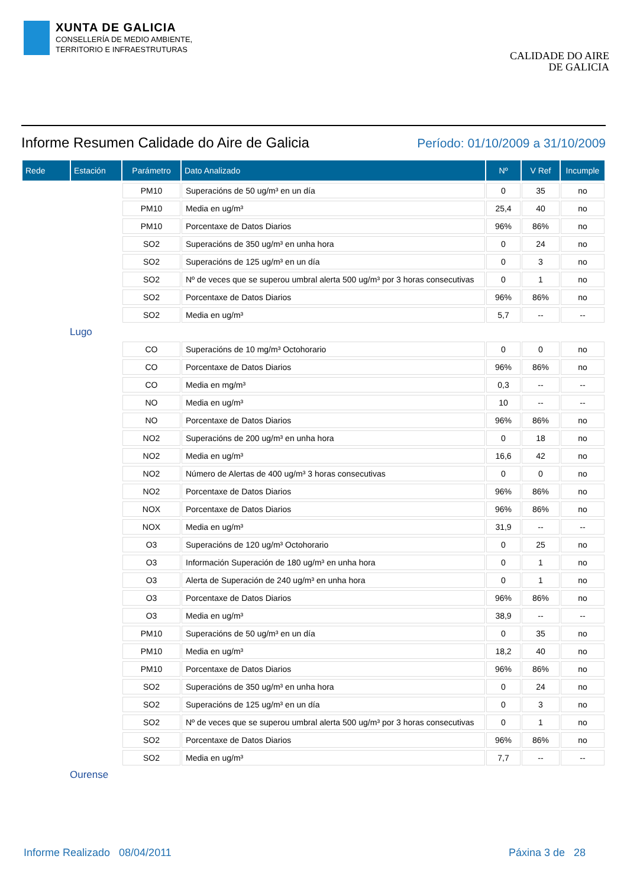XUNTA DE GALICIA
CONSELLERÍA DE MEDIO AMBIENTE,
TERRITORIO E INFRAESTRUTURAS
CALIDADE DO AIRE
DE GALICIA
Informe Resumen Calidade do Aire de Galicia
Período: 01/10/2009 a 31/10/2009
| Rede | Estación | Parámetro | Dato Analizado | Nº | V Ref | Incumple |
| --- | --- | --- | --- | --- | --- | --- |
| | | PM10 | Superacións de 50 ug/m³ en un día | 0 | 35 | no |
| | | PM10 | Media en ug/m³ | 25,4 | 40 | no |
| | | PM10 | Porcentaxe de Datos Diarios | 96% | 86% | no |
| | | SO2 | Superacións de 350 ug/m³ en unha hora | 0 | 24 | no |
| | | SO2 | Superacións de 125 ug/m³ en un día | 0 | 3 | no |
| | | SO2 | Nº de veces que se superou umbral alerta 500 ug/m³ por 3 horas consecutivas | 0 | 1 | no |
| | | SO2 | Porcentaxe de Datos Diarios | 96% | 86% | no |
| | | SO2 | Media en ug/m³ | 5,7 | -- | -- |
| Lugo | | | | | | |
| | | CO | Superacións de 10 mg/m³ Octohorario | 0 | 0 | no |
| | | CO | Porcentaxe de Datos Diarios | 96% | 86% | no |
| | | CO | Media en mg/m³ | 0,3 | -- | -- |
| | | NO | Media en ug/m³ | 10 | -- | -- |
| | | NO | Porcentaxe de Datos Diarios | 96% | 86% | no |
| | | NO2 | Superacións de 200 ug/m³ en unha hora | 0 | 18 | no |
| | | NO2 | Media en ug/m³ | 16,6 | 42 | no |
| | | NO2 | Número de Alertas de 400 ug/m³ 3 horas consecutivas | 0 | 0 | no |
| | | NO2 | Porcentaxe de Datos Diarios | 96% | 86% | no |
| | | NOX | Porcentaxe de Datos Diarios | 96% | 86% | no |
| | | NOX | Media en ug/m³ | 31,9 | -- | -- |
| | | O3 | Superacións de 120 ug/m³ Octohorario | 0 | 25 | no |
| | | O3 | Información Superación de 180 ug/m³ en unha hora | 0 | 1 | no |
| | | O3 | Alerta de Superación de 240 ug/m³ en unha hora | 0 | 1 | no |
| | | O3 | Porcentaxe de Datos Diarios | 96% | 86% | no |
| | | O3 | Media en ug/m³ | 38,9 | -- | -- |
| | | PM10 | Superacións de 50 ug/m³ en un día | 0 | 35 | no |
| | | PM10 | Media en ug/m³ | 18,2 | 40 | no |
| | | PM10 | Porcentaxe de Datos Diarios | 96% | 86% | no |
| | | SO2 | Superacións de 350 ug/m³ en unha hora | 0 | 24 | no |
| | | SO2 | Superacións de 125 ug/m³ en un día | 0 | 3 | no |
| | | SO2 | Nº de veces que se superou umbral alerta 500 ug/m³ por 3 horas consecutivas | 0 | 1 | no |
| | | SO2 | Porcentaxe de Datos Diarios | 96% | 86% | no |
| | | SO2 | Media en ug/m³ | 7,7 | -- | -- |
| Ourense | | | | | | |
Informe Realizado 08/04/2011 Páxina 3 de 28